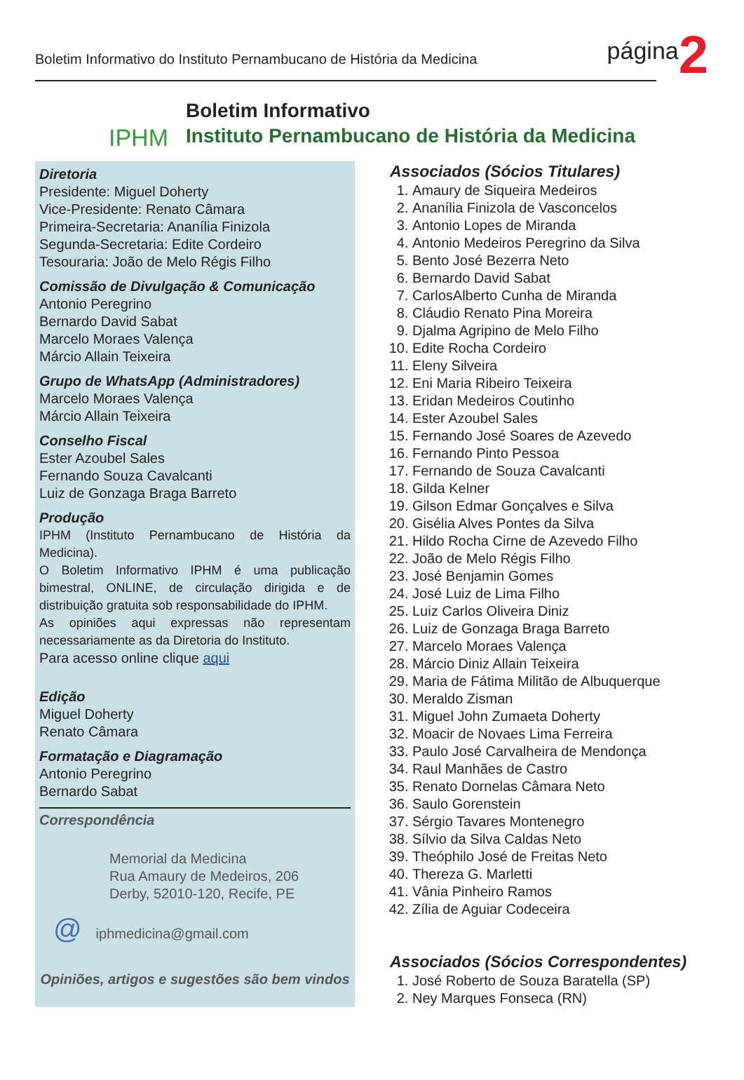Boletim Informativo do Instituto Pernambucano de História da Medicina
página
2
IPHM
Boletim Informativo
Instituto Pernambucano de História da Medicina
Diretoria
Presidente: Miguel Doherty
Vice-Presidente: Renato Câmara
Primeira-Secretaria: Ananília Finizola
Segunda-Secretaria: Edite Cordeiro
Tesouraria: João de Melo Régis Filho
Comissão de Divulgação & Comunicação
Antonio Peregrino
Bernardo David Sabat
Marcelo Moraes Valença
Márcio Allain Teixeira
Grupo de WhatsApp (Administradores)
Marcelo Moraes Valença
Márcio Allain Teixeira
Conselho Fiscal
Ester Azoubel Sales
Fernando Souza Cavalcanti
Luiz de Gonzaga Braga Barreto
Produção
IPHM (Instituto Pernambucano de História da Medicina).
O Boletim Informativo IPHM é uma publicação bimestral, ONLINE, de circulação dirigida e de distribuição gratuita sob responsabilidade do IPHM.
As opiniões aqui expressas não representam necessariamente as da Diretoria do Instituto.
Para acesso online clique aqui
Edição
Miguel Doherty
Renato Câmara
Formatação e Diagramação
Antonio Peregrino
Bernardo Sabat
Correspondência
Memorial da Medicina
Rua Amaury de Medeiros, 206
Derby, 52010-120, Recife, PE
@ iphmedicina@gmail.com
Opiniões, artigos e sugestões são bem vindos
Associados (Sócios Titulares)
1. Amaury de Siqueira Medeiros
2. Ananília Finizola de Vasconcelos
3. Antonio Lopes de Miranda
4. Antonio Medeiros Peregrino da Silva
5. Bento José Bezerra Neto
6. Bernardo David Sabat
7. CarlosAlberto Cunha de Miranda
8. Cláudio Renato Pina Moreira
9. Djalma Agripino de Melo Filho
10. Edite Rocha Cordeiro
11. Eleny Silveira
12. Eni Maria Ribeiro Teixeira
13. Eridan Medeiros Coutinho
14. Ester Azoubel Sales
15. Fernando José Soares de Azevedo
16. Fernando Pinto Pessoa
17. Fernando de Souza Cavalcanti
18. Gilda Kelner
19. Gilson Edmar Gonçalves e Silva
20. Gisélia Alves Pontes da Silva
21. Hildo Rocha Cirne de Azevedo Filho
22. João de Melo Régis Filho
23. José Benjamin Gomes
24. José Luiz de Lima Filho
25. Luiz Carlos Oliveira Diniz
26. Luiz de Gonzaga Braga Barreto
27. Marcelo Moraes Valença
28. Márcio Diniz Allain Teixeira
29. Maria de Fátima Militão de Albuquerque
30. Meraldo Zisman
31. Miguel John Zumaeta Doherty
32. Moacir de Novaes Lima Ferreira
33. Paulo José Carvalheira de Mendonça
34. Raul Manhães de Castro
35. Renato Dornelas Câmara Neto
36. Saulo Gorenstein
37. Sérgio Tavares Montenegro
38. Sílvio da Silva Caldas Neto
39. Theóphilo José de Freitas Neto
40. Thereza G. Marletti
41. Vânia Pinheiro Ramos
42. Zília de Aguiar Codeceira
Associados (Sócios Correspondentes)
1. José Roberto de Souza Baratella (SP)
2. Ney Marques Fonseca (RN)